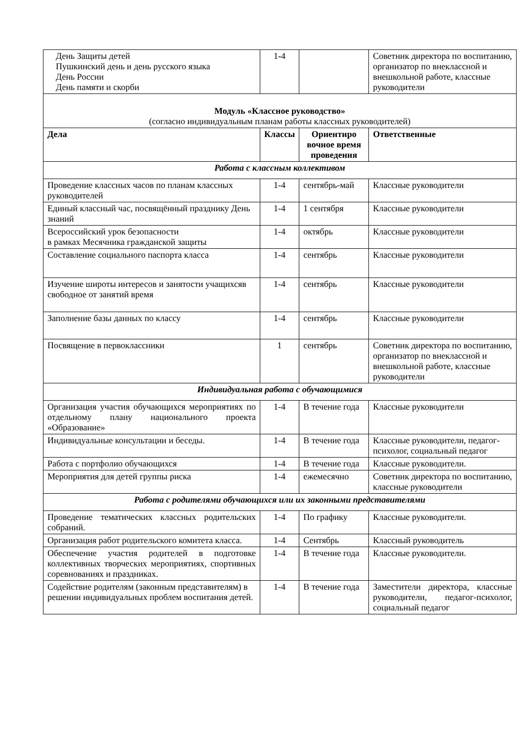| День Защиты детей Пушкинский день и день русского языка День России День памяти и скорби | 1-4 | | Советник директора по воспитанию, организатор по внеклассной и внешкольной работе, классные руководители |
| Модуль «Классное руководство» (согласно индивидуальным планам работы классных руководителей) | | | |
| Дела | Классы | Ориентиро вочное время проведения | Ответственные |
| Работа с классным коллективом | | | |
| Проведение классных часов по планам классных руководителей | 1-4 | сентябрь-май | Классные руководители |
| Единый классный час, посвящённый празднику День знаний | 1-4 | 1 сентября | Классные руководители |
| Всероссийский урок безопасности в рамках Месячника гражданской защиты | 1-4 | октябрь | Классные руководители |
| Составление социального паспорта класса | 1-4 | сентябрь | Классные руководители |
| Изучение широты интересов и занятости учащихсяв свободное от занятий время | 1-4 | сентябрь | Классные руководители |
| Заполнение базы данных по классу | 1-4 | сентябрь | Классные руководители |
| Посвящение в первоклассники | 1 | сентябрь | Советник директора по воспитанию, организатор по внеклассной и внешкольной работе, классные руководители |
| Индивидуальная работа с обучающимися | | | |
| Организация участия обучающихся мероприятиях по отдельному плану национального проекта «Образование» | 1-4 | В течение года | Классные руководители |
| Индивидуальные консультации и беседы. | 1-4 | В течение года | Классные руководители, педагог-психолог, социальный педагог |
| Работа с портфолио обучающихся | 1-4 | В течение года | Классные руководители. |
| Мероприятия для детей группы риска | 1-4 | ежемесячно | Советник директора по воспитанию, классные руководители |
| Работа с родителями обучающихся или их законными представителями | | | |
| Проведение тематических классных родительских собраний. | 1-4 | По графику | Классные руководители. |
| Организация работ родительского комитета класса. | 1-4 | Сентябрь | Классный руководитель |
| Обеспечение участия родителей в подготовке коллективных творческих мероприятиях, спортивных соревнованиях и праздниках. | 1-4 | В течение года | Классные руководители. |
| Содействие родителям (законным представителям) в решении индивидуальных проблем воспитания детей. | 1-4 | В течение года | Заместители директора, классные руководители, педагог-психолог, социальный педагог |